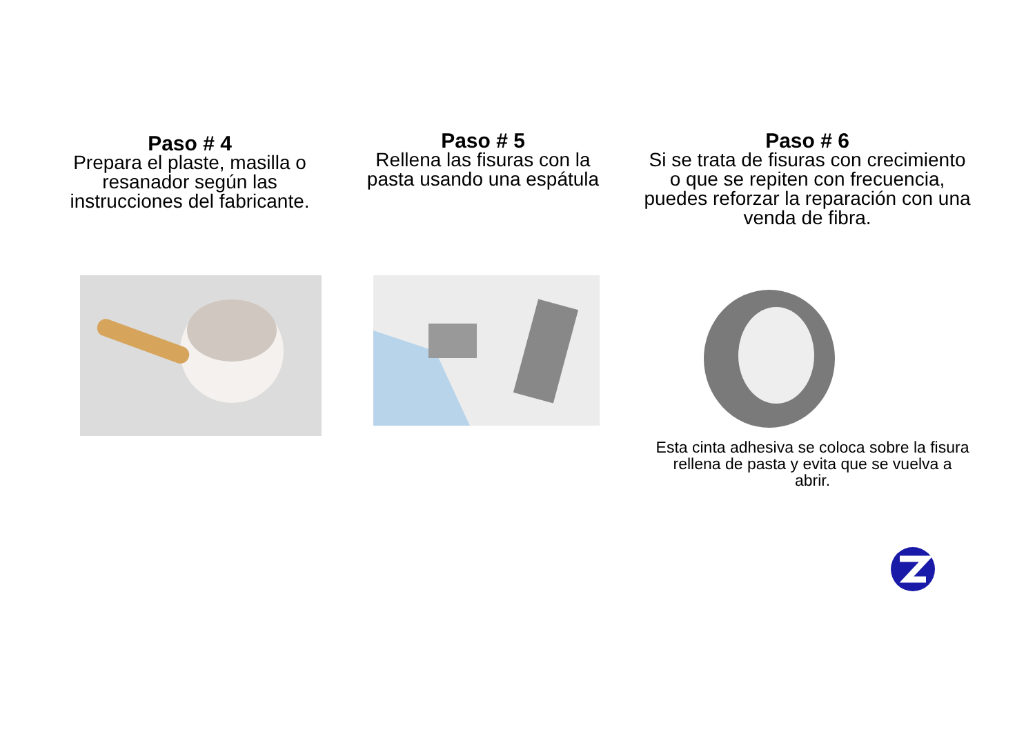Paso # 4
Prepara el plaste, masilla o resanador según las instrucciones del fabricante.
Paso # 5
Rellena las fisuras con la pasta usando una espátula
Paso # 6
Si se trata de fisuras con crecimiento o que se repiten con frecuencia, puedes reforzar la reparación con una venda de fibra.
Esta cinta adhesiva se coloca sobre la fisura rellena de pasta y evita que se vuelva a abrir.